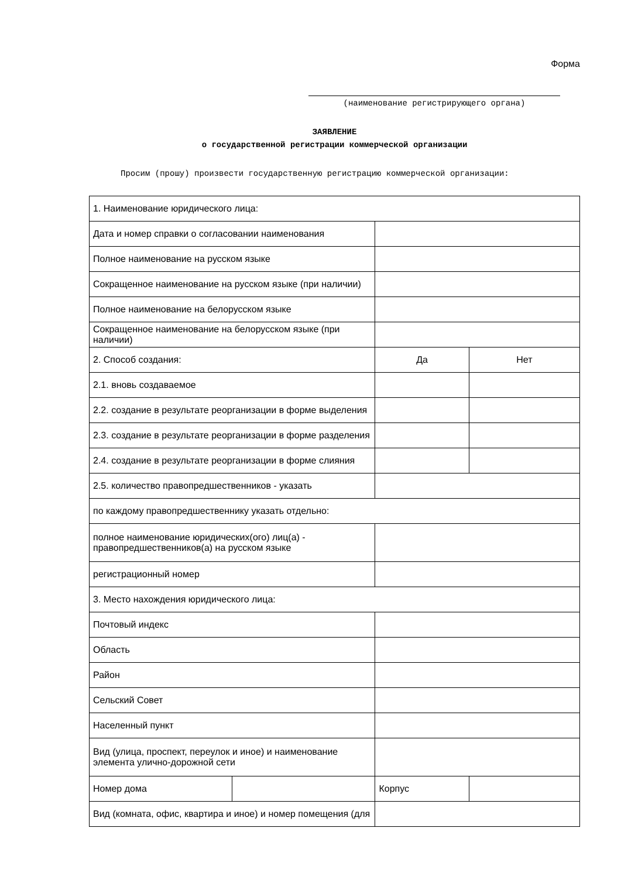Форма
(наименование регистрирующего органа)
ЗАЯВЛЕНИЕ
о государственной регистрации коммерческой организации
Просим (прошу) произвести государственную регистрацию коммерческой организации:
| 1. Наименование юридического лица: | | | |
| Дата и номер справки о согласовании наименования | | | |
| Полное наименование на русском языке | | | |
| Сокращенное наименование на русском языке (при наличии) | | | |
| Полное наименование на белорусском языке | | | |
| Сокращенное наименование на белорусском языке (при наличии) | | | |
| 2. Способ создания: | | Да | Нет |
| 2.1. вновь создаваемое | | | |
| 2.2. создание в результате реорганизации в форме выделения | | | |
| 2.3. создание в результате реорганизации в форме разделения | | | |
| 2.4. создание в результате реорганизации в форме слияния | | | |
| 2.5. количество правопредшественников - указать | | | |
| по каждому правопредшественнику указать отдельно: | | | |
| полное наименование юридических(ого) лиц(а) - правопредшественников(а) на русском языке | | | |
| регистрационный номер | | | |
| 3. Место нахождения юридического лица: | | | |
| Почтовый индекс | | | |
| Область | | | |
| Район | | | |
| Сельский Совет | | | |
| Населенный пункт | | | |
| Вид (улица, проспект, переулок и иное) и наименование элемента улично-дорожной сети | | | |
| Номер дома | | Корпус | |
| Вид (комната, офис, квартира и иное) и номер помещения (для | | | |